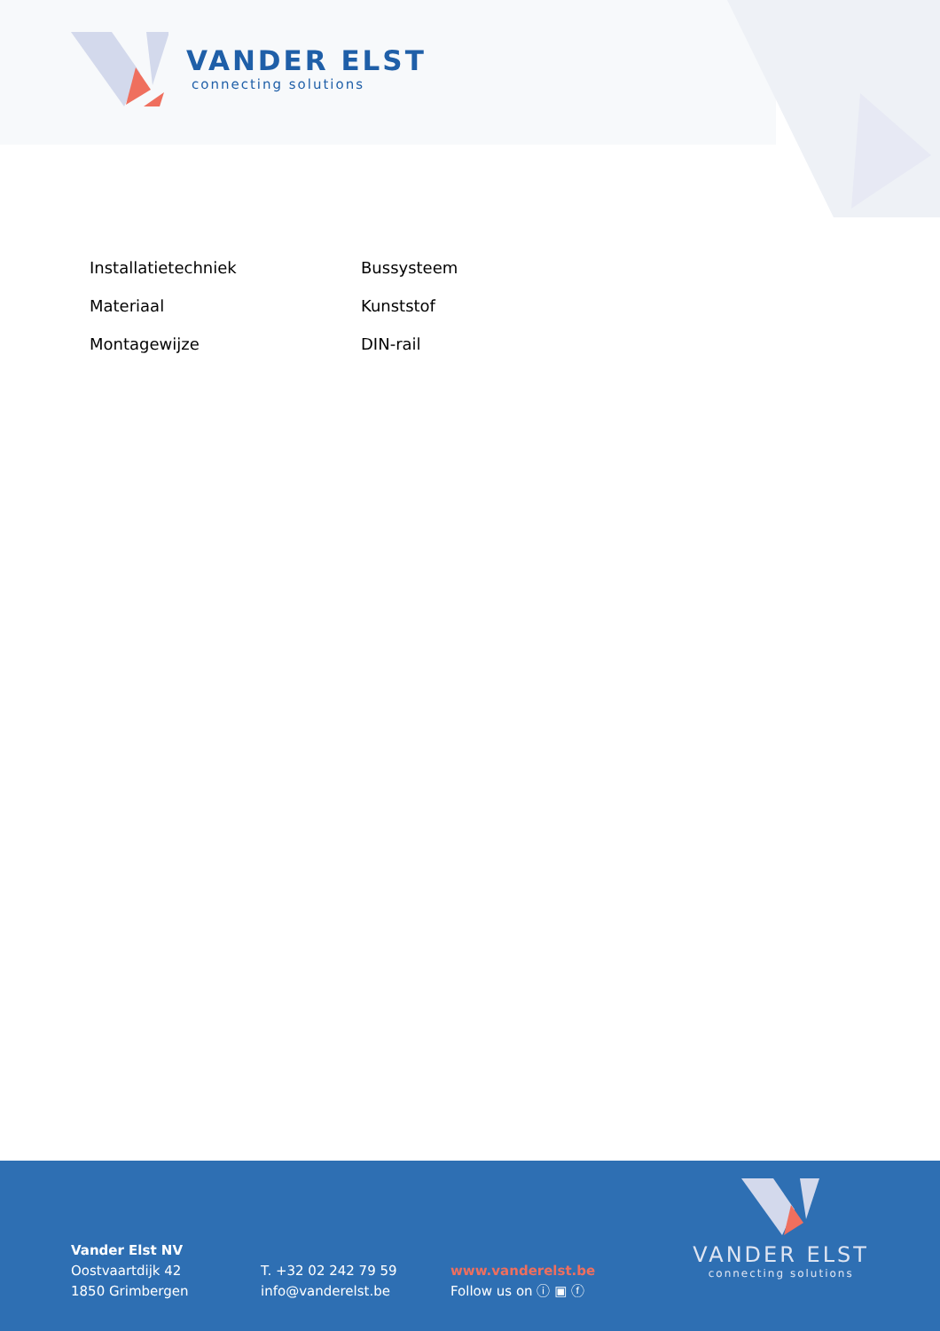VANDER ELST
connecting solutions
| Installatietechniek | Bussysteem |
| Materiaal | Kunststof |
| Montagewijze | DIN-rail |
Vander Elst NV
Oostvaartdijk 42
1850 Grimbergen
T. +32 02 242 79 59
info@vanderelst.be
www.vanderelst.be
Follow us on ⓘ ▣ ⓕ
VANDER ELST
connecting solutions